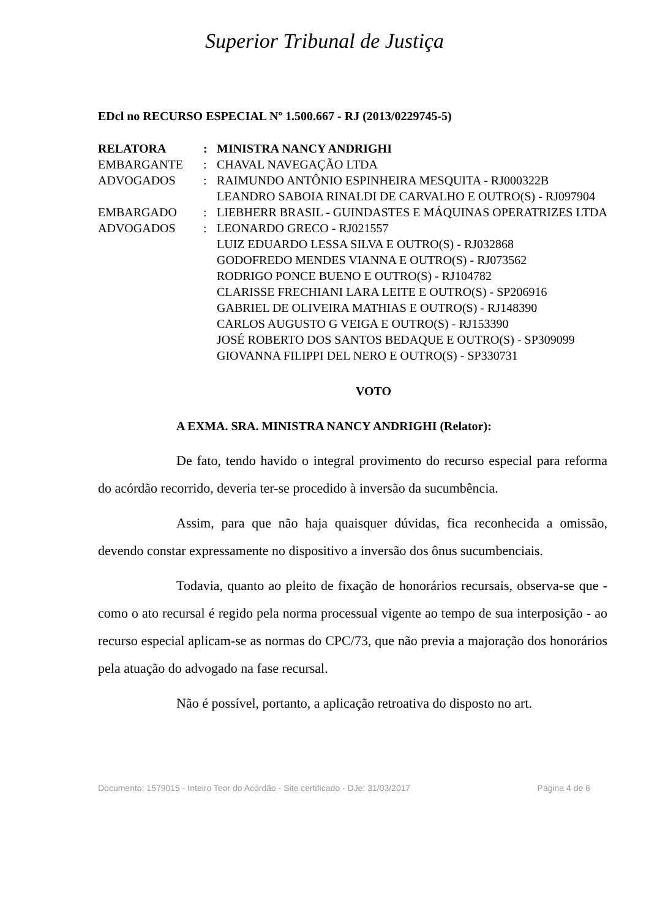Superior Tribunal de Justiça
EDcl no RECURSO ESPECIAL Nº 1.500.667 - RJ (2013/0229745-5)
| RELATORA | : | MINISTRA NANCY ANDRIGHI |
| EMBARGANTE | : | CHAVAL NAVEGAÇÃO LTDA |
| ADVOGADOS | : | RAIMUNDO ANTÔNIO ESPINHEIRA MESQUITA - RJ000322B LEANDRO SABOIA RINALDI DE CARVALHO E OUTRO(S) - RJ097904 |
| EMBARGADO | : | LIEBHERR BRASIL - GUINDASTES E MÁQUINAS OPERATRIZES LTDA |
| ADVOGADOS | : | LEONARDO GRECO - RJ021557 LUIZ EDUARDO LESSA SILVA E OUTRO(S) - RJ032868 GODOFREDO MENDES VIANNA E OUTRO(S) - RJ073562 RODRIGO PONCE BUENO E OUTRO(S) - RJ104782 CLARISSE FRECHIANI LARA LEITE E OUTRO(S) - SP206916 GABRIEL DE OLIVEIRA MATHIAS E OUTRO(S) - RJ148390 CARLOS AUGUSTO G VEIGA E OUTRO(S) - RJ153390 JOSÉ ROBERTO DOS SANTOS BEDAQUE E OUTRO(S) - SP309099 GIOVANNA FILIPPI DEL NERO E OUTRO(S) - SP330731 |
VOTO
A EXMA. SRA. MINISTRA NANCY ANDRIGHI (Relator):
De fato, tendo havido o integral provimento do recurso especial para reforma do acórdão recorrido, deveria ter-se procedido à inversão da sucumbência.
Assim, para que não haja quaisquer dúvidas, fica reconhecida a omissão, devendo constar expressamente no dispositivo a inversão dos ônus sucumbenciais.
Todavia, quanto ao pleito de fixação de honorários recursais, observa-se que - como o ato recursal é regido pela norma processual vigente ao tempo de sua interposição - ao recurso especial aplicam-se as normas do CPC/73, que não previa a majoração dos honorários pela atuação do advogado na fase recursal.
Não é possível, portanto, a aplicação retroativa do disposto no art.
Documento: 1579015 - Inteiro Teor do Acórdão - Site certificado - DJe: 31/03/2017 Página 4 de 6